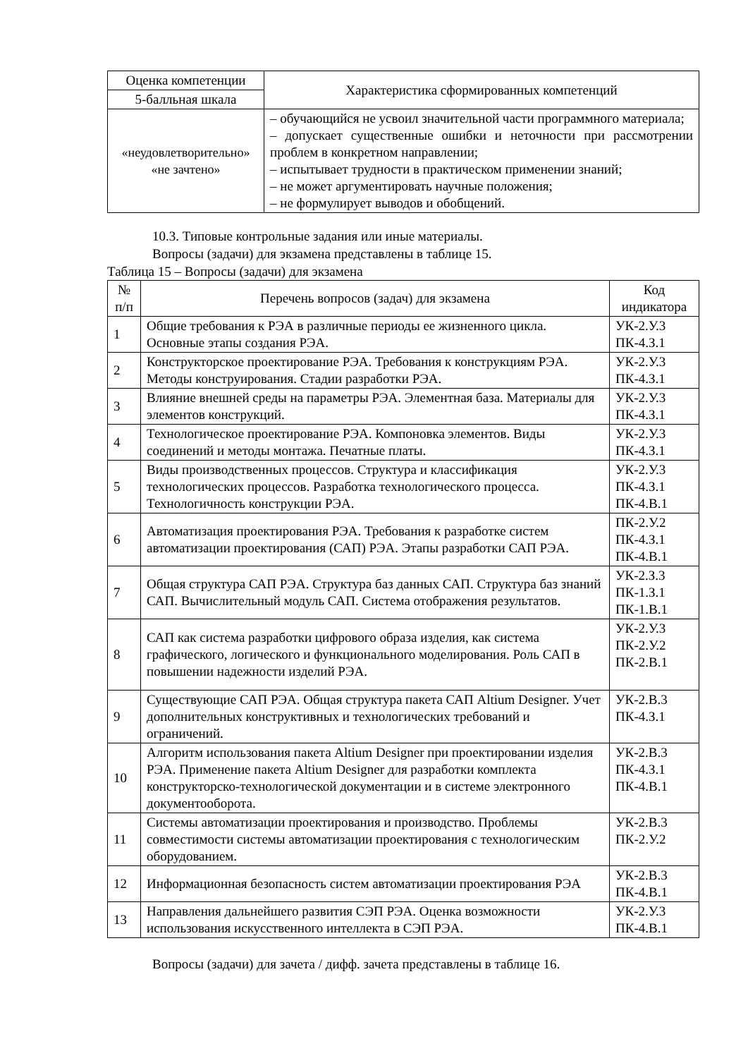| Оценка компетенции | Характеристика сформированных компетенций |
| --- | --- |
| 5-балльная шкала | |
| «неудовлетворительно» «не зачтено» | – обучающийся не усвоил значительной части программного материала; – допускает существенные ошибки и неточности при рассмотрении проблем в конкретном направлении; – испытывает трудности в практическом применении знаний; – не может аргументировать научные положения; – не формулирует выводов и обобщений. |
10.3. Типовые контрольные задания или иные материалы.
Вопросы (задачи) для экзамена представлены в таблице 15.
Таблица 15 – Вопросы (задачи) для экзамена
| № п/п | Перечень вопросов (задач) для экзамена | Код индикатора |
| --- | --- | --- |
| 1 | Общие требования к РЭА в различные периоды ее жизненного цикла. Основные этапы создания РЭА. | УК-2.У.3 ПК-4.З.1 |
| 2 | Конструкторское проектирование РЭА. Требования к конструкциям РЭА. Методы конструирования. Стадии разработки РЭА. | УК-2.У.3 ПК-4.З.1 |
| 3 | Влияние внешней среды на параметры РЭА. Элементная база. Материалы для элементов конструкций. | УК-2.У.3 ПК-4.З.1 |
| 4 | Технологическое проектирование РЭА. Компоновка элементов. Виды соединений и методы монтажа. Печатные платы. | УК-2.У.3 ПК-4.З.1 |
| 5 | Виды производственных процессов. Структура и классификация технологических процессов. Разработка технологического процесса. Технологичность конструкции РЭА. | УК-2.У.3 ПК-4.З.1 ПК-4.В.1 |
| 6 | Автоматизация проектирования РЭА. Требования к разработке систем автоматизации проектирования (САП) РЭА. Этапы разработки САП РЭА. | ПК-2.У.2 ПК-4.З.1 ПК-4.В.1 |
| 7 | Общая структура САП РЭА. Структура баз данных САП. Структура баз знаний САП. Вычислительный модуль САП. Система отображения результатов. | УК-2.З.3 ПК-1.З.1 ПК-1.В.1 |
| 8 | САП как система разработки цифрового образа изделия, как система графического, логического и функционального моделирования. Роль САП в повышении надежности изделий РЭА. | УК-2.У.3 ПК-2.У.2 ПК-2.В.1 |
| 9 | Существующие САП РЭА. Общая структура пакета САП Altium Designer. Учет дополнительных конструктивных и технологических требований и ограничений. | УК-2.В.3 ПК-4.З.1 |
| 10 | Алгоритм использования пакета Altium Designer при проектировании изделия РЭА. Применение пакета Altium Designer для разработки комплекта конструкторско-технологической документации и в системе электронного документооборота. | УК-2.В.3 ПК-4.З.1 ПК-4.В.1 |
| 11 | Системы автоматизации проектирования и производство. Проблемы совместимости системы автоматизации проектирования с технологическим оборудованием. | УК-2.В.3 ПК-2.У.2 |
| 12 | Информационная безопасность систем автоматизации проектирования РЭА | УК-2.В.3 ПК-4.В.1 |
| 13 | Направления дальнейшего развития СЭП РЭА. Оценка возможности использования искусственного интеллекта в СЭП РЭА. | УК-2.У.3 ПК-4.В.1 |
Вопросы (задачи) для зачета / дифф. зачета представлены в таблице 16.